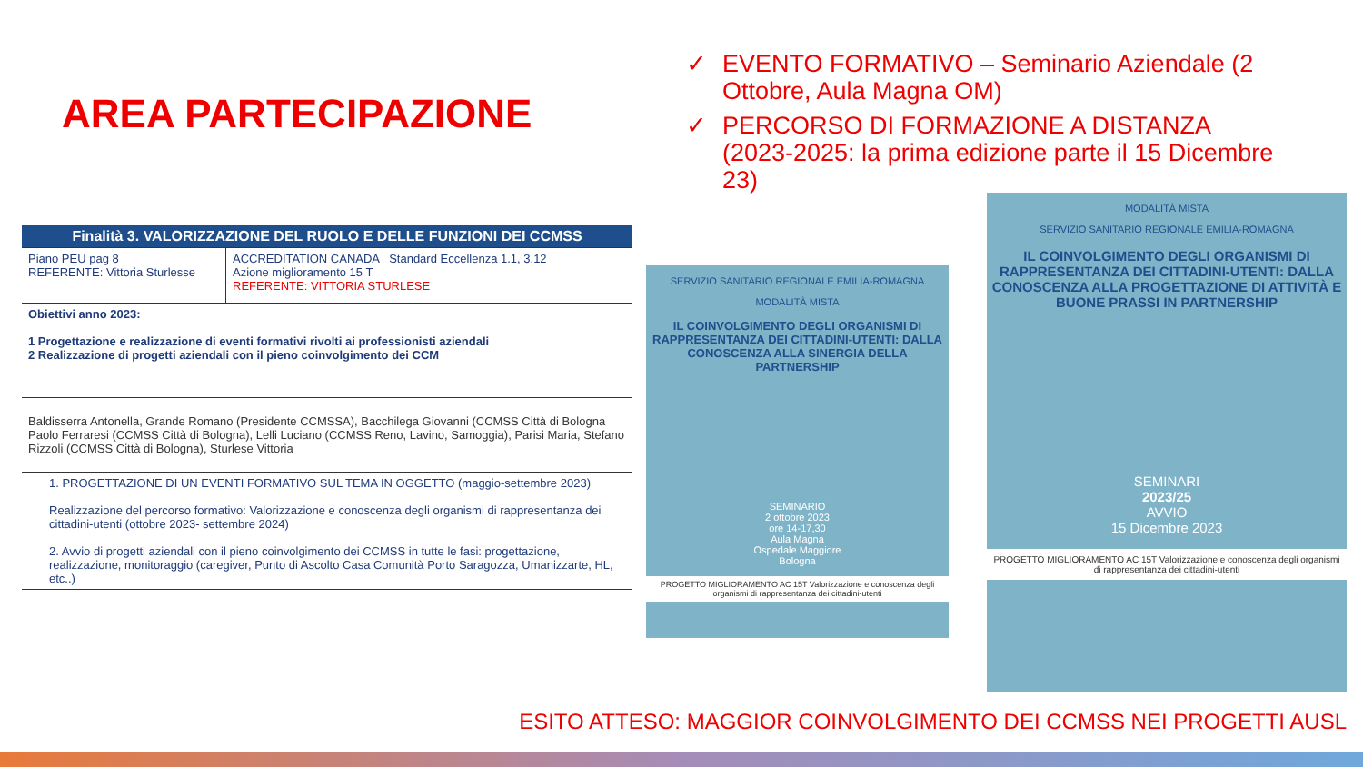AREA PARTECIPAZIONE
✓ EVENTO FORMATIVO – Seminario Aziendale (2 Ottobre, Aula Magna OM)
✓ PERCORSO DI FORMAZIONE A DISTANZA (2023-2025: la prima edizione parte il 15 Dicembre 23)
| Finalità 3. VALORIZZAZIONE DEL RUOLO E DELLE FUNZIONI DEI CCMSS | |
| --- | --- |
| Piano PEU pag 8 REFERENTE: Vittoria Sturlesse | ACCREDITATION CANADA Standard Eccellenza 1.1, 3.12 Azione miglioramento 15 T REFERENTE: VITTORIA STURLESE |
| Obiettivi anno 2023: 1 Progettazione e realizzazione di eventi formativi rivolti ai professionisti aziendali 2 Realizzazione di progetti aziendali con il pieno coinvolgimento dei CCM | |
| Baldisserra Antonella, Grande Romano (Presidente CCMSSA), Bacchilega Giovanni (CCMSS Città di Bologna Paolo Ferraresi (CCMSS Città di Bologna), Lelli Luciano (CCMSS Reno, Lavino, Samoggia), Parisi Maria, Stefano Rizzoli (CCMSS Città di Bologna), Sturlese Vittoria | |
| 1. PROGETTAZIONE DI UN EVENTI FORMATIVO SUL TEMA IN OGGETTO (maggio-settembre 2023) Realizzazione del percorso formativo: Valorizzazione e conoscenza degli organismi di rappresentanza dei cittadini-utenti (ottobre 2023- settembre 2024) 2. Avvio di progetti aziendali con il pieno coinvolgimento dei CCMSS in tutte le fasi: progettazione, realizzazione, monitoraggio (caregiver, Punto di Ascolto Casa Comunità Porto Saragozza, Umanizzarte, HL, etc..) | |
SERVIZIO SANITARIO REGIONALE EMILIA-ROMAGNA
MODALITÀ MISTA
IL COINVOLGIMENTO DEGLI ORGANISMI DI RAPPRESENTANZA DEI CITTADINI-UTENTI: DALLA CONOSCENZA ALLA SINERGIA DELLA PARTNERSHIP
SEMINARIO
2 ottobre 2023
ore 14-17,30
Aula Magna
Ospedale Maggiore
Bologna
PROGETTO MIGLIORAMENTO AC 15T Valorizzazione e conoscenza degli organismi di rappresentanza dei cittadini-utenti
MODALITÀ MISTA
SERVIZIO SANITARIO REGIONALE EMILIA-ROMAGNA
IL COINVOLGIMENTO DEGLI ORGANISMI DI RAPPRESENTANZA DEI CITTADINI-UTENTI: DALLA CONOSCENZA ALLA PROGETTAZIONE DI ATTIVITÀ E BUONE PRASSI IN PARTNERSHIP
SEMINARI
2023/25
AVVIO
15 Dicembre 2023
PROGETTO MIGLIORAMENTO AC 15T Valorizzazione e conoscenza degli organismi di rappresentanza dei cittadini-utenti
ESITO ATTESO: MAGGIOR COINVOLGIMENTO DEI CCMSS NEI PROGETTI AUSL